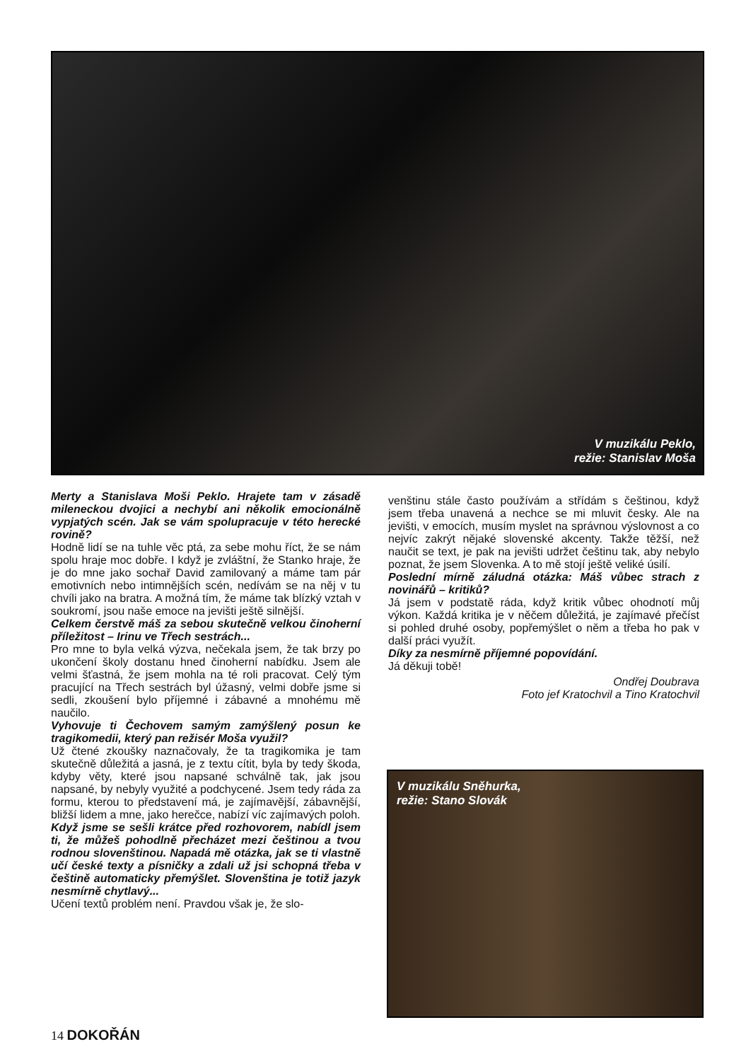V muzikálu Peklo,
režie: Stanislav Moša
Merty a Stanislava Moši Peklo. Hrajete tam v zásadě mileneckou dvojici a nechybí ani několik emocionálně vypjatých scén. Jak se vám spolupracuje v této herecké rovině?
Hodně lidí se na tuhle věc ptá, za sebe mohu říct, že se nám spolu hraje moc dobře. I když je zvláštní, že Stanko hraje, že je do mne jako sochař David zamilovaný a máme tam pár emotivních nebo intimnějších scén, nedívám se na něj v tu chvíli jako na bratra. A možná tím, že máme tak blízký vztah v soukromí, jsou naše emoce na jevišti ještě silnější.
Celkem čerstvě máš za sebou skutečně velkou činoherní příležitost – Irinu ve Třech sestrách...
Pro mne to byla velká výzva, nečekala jsem, že tak brzy po ukončení školy dostanu hned činoherní nabídku. Jsem ale velmi šťastná, že jsem mohla na té roli pracovat. Celý tým pracující na Třech sestrách byl úžasný, velmi dobře jsme si sedli, zkoušení bylo příjemné i zábavné a mnohému mě naučilo.
Vyhovuje ti Čechovem samým zamýšlený posun ke tragikomedii, který pan režisér Moša využil?
Už čtené zkoušky naznačovaly, že ta tragikomika je tam skutečně důležitá a jasná, je z textu cítit, byla by tedy škoda, kdyby věty, které jsou napsané schválně tak, jak jsou napsané, by nebyly využité a podchycené. Jsem tedy ráda za formu, kterou to představení má, je zajímavější, zábavnější, bližší lidem a mne, jako herečce, nabízí víc zajímavých poloh.
Když jsme se sešli krátce před rozhovorem, nabídl jsem ti, že můžeš pohodlně přecházet mezi češtinou a tvou rodnou slovenštinou. Napadá mě otázka, jak se ti vlastně učí české texty a písničky a zdali už jsi schopná třeba v češtině automaticky přemýšlet. Slovenština je totiž jazyk nesmírně chytlavý...
Učení textů problém není. Pravdou však je, že slo-
venštinu stále často používám a střídám s češtinou, když jsem třeba unavená a nechce se mi mluvit česky. Ale na jevišti, v emocích, musím myslet na správnou výslovnost a co nejvíc zakrýt nějaké slovenské akcenty. Takže těžší, než naučit se text, je pak na jevišti udržet češtinu tak, aby nebylo poznat, že jsem Slovenka. A to mě stojí ještě veliké úsilí.
Poslední mírně záludná otázka: Máš vůbec strach z novinářů – kritiků?
Já jsem v podstatě ráda, když kritik vůbec ohodnotí můj výkon. Každá kritika je v něčem důležitá, je zajímavé přečíst si pohled druhé osoby, popřemýšlet o něm a třeba ho pak v další práci využít.
Díky za nesmírně příjemné popovídání.
Já děkuji tobě!
Ondřej Doubrava
Foto jef Kratochvil a Tino Kratochvil
V muzikálu Sněhurka,
režie: Stano Slovák
14 DOKOŘÁN